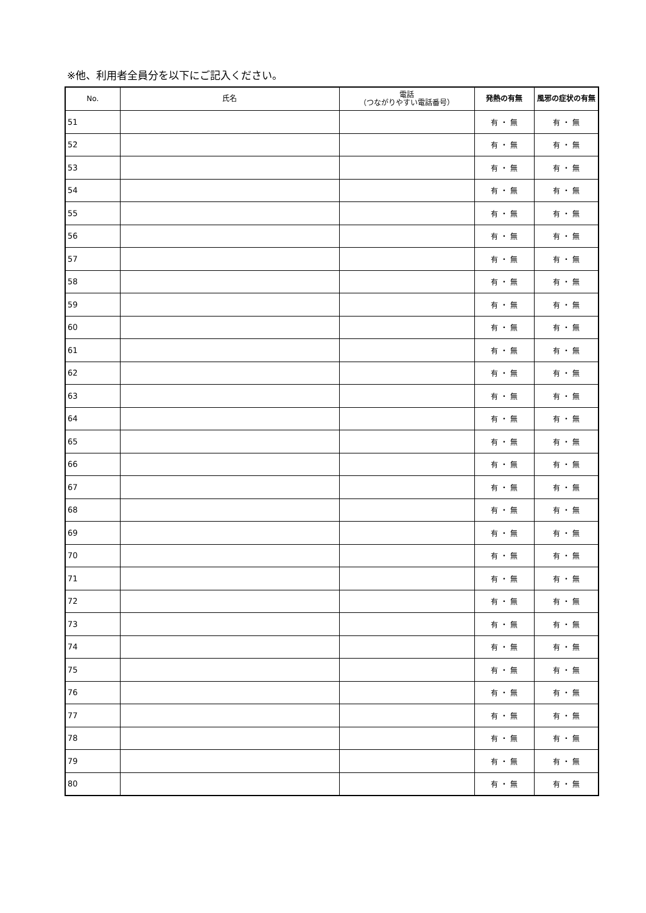※他、利用者全員分を以下にご記入ください。
| No. | 氏名 | 電話 （つながりやすい電話番号） | 発熱の有無 | 風邪の症状の有無 |
| --- | --- | --- | --- | --- |
| 51 | | | 有 ・ 無 | 有 ・ 無 |
| 52 | | | 有 ・ 無 | 有 ・ 無 |
| 53 | | | 有 ・ 無 | 有 ・ 無 |
| 54 | | | 有 ・ 無 | 有 ・ 無 |
| 55 | | | 有 ・ 無 | 有 ・ 無 |
| 56 | | | 有 ・ 無 | 有 ・ 無 |
| 57 | | | 有 ・ 無 | 有 ・ 無 |
| 58 | | | 有 ・ 無 | 有 ・ 無 |
| 59 | | | 有 ・ 無 | 有 ・ 無 |
| 60 | | | 有 ・ 無 | 有 ・ 無 |
| 61 | | | 有 ・ 無 | 有 ・ 無 |
| 62 | | | 有 ・ 無 | 有 ・ 無 |
| 63 | | | 有 ・ 無 | 有 ・ 無 |
| 64 | | | 有 ・ 無 | 有 ・ 無 |
| 65 | | | 有 ・ 無 | 有 ・ 無 |
| 66 | | | 有 ・ 無 | 有 ・ 無 |
| 67 | | | 有 ・ 無 | 有 ・ 無 |
| 68 | | | 有 ・ 無 | 有 ・ 無 |
| 69 | | | 有 ・ 無 | 有 ・ 無 |
| 70 | | | 有 ・ 無 | 有 ・ 無 |
| 71 | | | 有 ・ 無 | 有 ・ 無 |
| 72 | | | 有 ・ 無 | 有 ・ 無 |
| 73 | | | 有 ・ 無 | 有 ・ 無 |
| 74 | | | 有 ・ 無 | 有 ・ 無 |
| 75 | | | 有 ・ 無 | 有 ・ 無 |
| 76 | | | 有 ・ 無 | 有 ・ 無 |
| 77 | | | 有 ・ 無 | 有 ・ 無 |
| 78 | | | 有 ・ 無 | 有 ・ 無 |
| 79 | | | 有 ・ 無 | 有 ・ 無 |
| 80 | | | 有 ・ 無 | 有 ・ 無 |